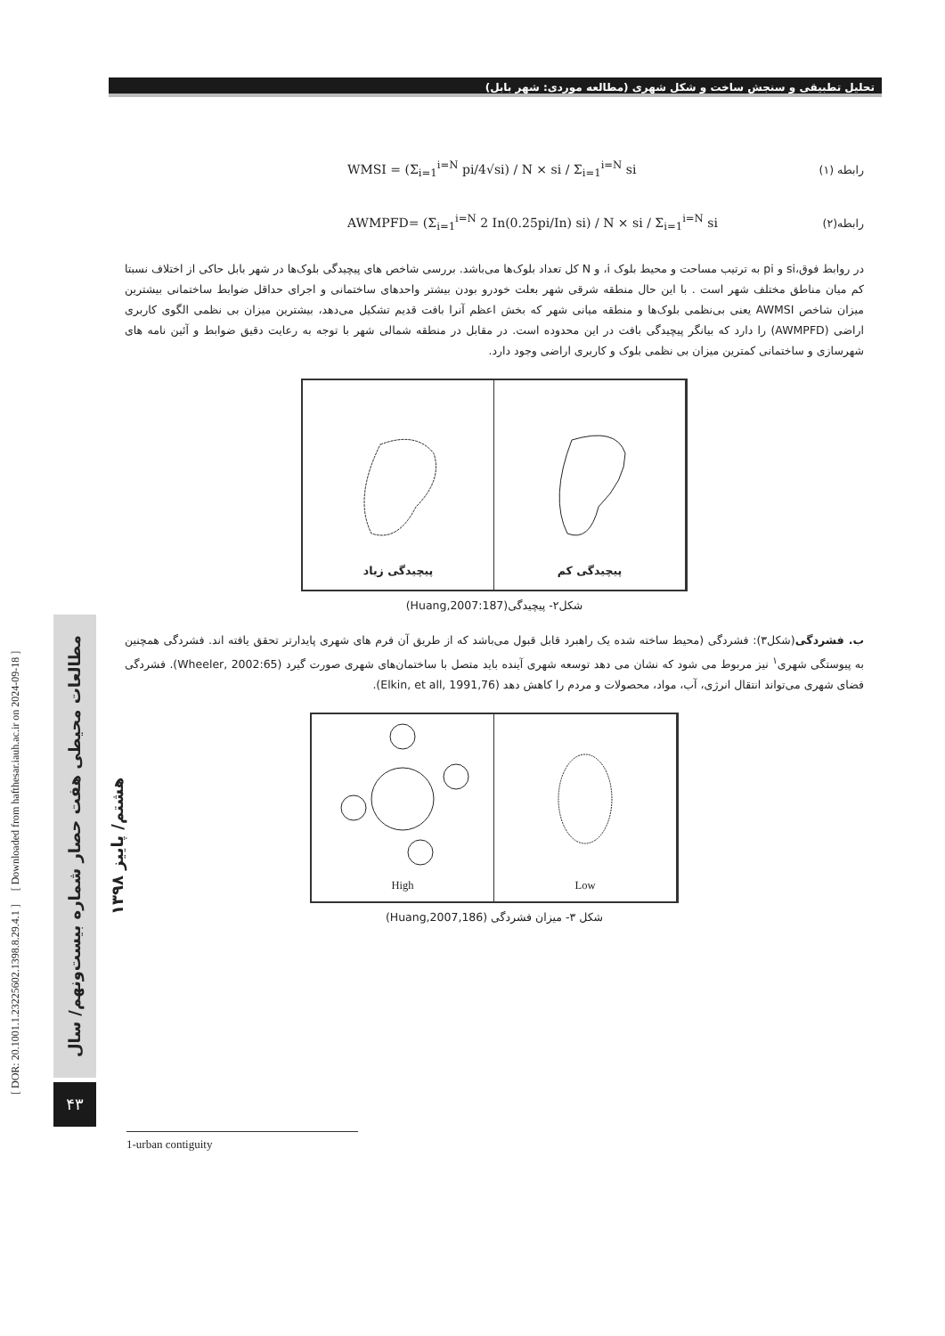تحلیل تطبیقی و سنجش ساخت و شکل شهری (مطالعه موردی: شهر بابل)
رابطه (۱) WMSI = (Σ<sub>i=1</sub><sup>i=N</sup> pi/4√si) / N × si / Σ<sub>i=1</sub><sup>i=N</sup> si
رابطه(۲) AWMPFD= (Σ<sub>i=1</sub><sup>i=N</sup> 2 In(0.25pi/In) si) / N × si / Σ<sub>i=1</sub><sup>i=N</sup> si
در روابط فوق،si و pi به ترتیب مساحت و محیط بلوک i، و N کل تعداد بلوک‌ها می‌باشد. بررسی شاخص های پیچیدگی بلوک‌ها در شهر بابل حاکی از اختلاف نسبتا کم میان مناطق مختلف شهر است . با این حال منطقه شرقی شهر بعلت خودرو بودن بیشتر واحدهای ساختمانی و اجرای حداقل ضوابط ساختمانی بیشترین میزان شاخص AWMSI یعنی بی‌نظمی بلوک‌ها و منطقه میانی شهر که بخش اعظم آنرا بافت قدیم تشکیل می‌دهد، بیشترین میزان بی نظمی الگوی کاربری اراضی (AWMPFD) را دارد که بیانگر پیچیدگی بافت در این محدوده است. در مقابل در منطقه شمالی شهر با توجه به رعایت دقیق ضوابط و آئین نامه های شهرسازی و ساختمانی کمترین میزان بی نظمی بلوک و کاربری اراضی وجود دارد.
پیچیدگی زیاد پیچیدگی کم
شکل۲- پیچیدگی(Huang,2007:187)
ب. فشردگی(شکل۳): فشردگی (محیط ساخته شده یک راهبرد قابل قبول می‌باشد که از طریق آن فرم های شهری پایدارتر تحقق یافته اند. فشردگی همچنین به پیوستگی شهری<sup>۱</sup> نیز مربوط می شود که نشان می دهد توسعه شهری آینده باید متصل با ساختمان‌های شهری صورت گیرد (Wheeler, 2002:65). فشردگی فضای شهری می‌تواند انتقال انرژی، آب، مواد، محصولات و مردم را کاهش دهد (Elkin, et all, 1991,76).
High Low
شکل ۳- میزان فشردگی (Huang,2007,186)
[ DOR: 20.1001.1.23225602.1398.8.29.4.1 ] [ Downloaded from hafthesar.iauh.ac.ir on 2024-09-18 ]
مطالعات محیطی هفت حصار شماره بیست‌ونهم/ سال هشتم/ پاییز ۱۳۹۸
۴۳
1-urban contiguity